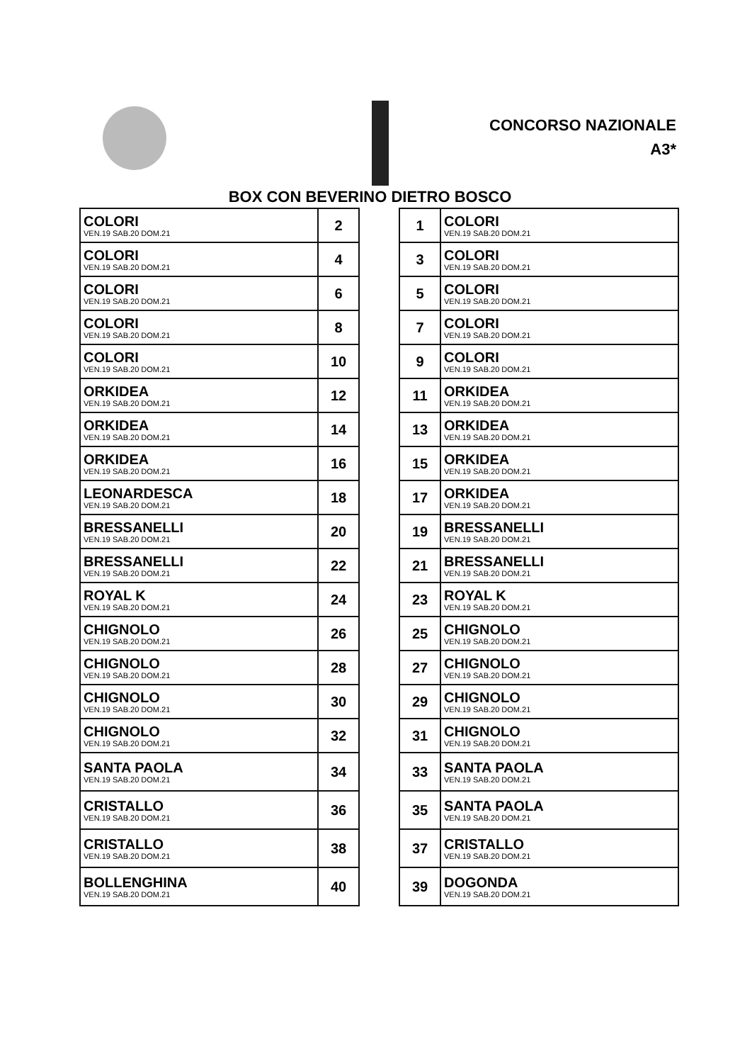CONCORSO NAZIONALE
A3*
BOX CON BEVERINO DIETRO BOSCO
| COLORI VEN.19 SAB.20 DOM.21 | 2 |
| COLORI VEN.19 SAB.20 DOM.21 | 4 |
| COLORI VEN.19 SAB.20 DOM.21 | 6 |
| COLORI VEN.19 SAB.20 DOM.21 | 8 |
| COLORI VEN.19 SAB.20 DOM.21 | 10 |
| ORKIDEA VEN.19 SAB.20 DOM.21 | 12 |
| ORKIDEA VEN.19 SAB.20 DOM.21 | 14 |
| ORKIDEA VEN.19 SAB.20 DOM.21 | 16 |
| LEONARDESCA VEN.19 SAB.20 DOM.21 | 18 |
| BRESSANELLI VEN.19 SAB.20 DOM.21 | 20 |
| BRESSANELLI VEN.19 SAB.20 DOM.21 | 22 |
| ROYAL K VEN.19 SAB.20 DOM.21 | 24 |
| CHIGNOLO VEN.19 SAB.20 DOM.21 | 26 |
| CHIGNOLO VEN.19 SAB.20 DOM.21 | 28 |
| CHIGNOLO VEN.19 SAB.20 DOM.21 | 30 |
| CHIGNOLO VEN.19 SAB.20 DOM.21 | 32 |
| SANTA PAOLA VEN.19 SAB.20 DOM.21 | 34 |
| CRISTALLO VEN.19 SAB.20 DOM.21 | 36 |
| CRISTALLO VEN.19 SAB.20 DOM.21 | 38 |
| BOLLENGHINA VEN.19 SAB.20 DOM.21 | 40 |
| 1 | COLORI VEN.19 SAB.20 DOM.21 |
| 3 | COLORI VEN.19 SAB.20 DOM.21 |
| 5 | COLORI VEN.19 SAB.20 DOM.21 |
| 7 | COLORI VEN.19 SAB.20 DOM.21 |
| 9 | COLORI VEN.19 SAB.20 DOM.21 |
| 11 | ORKIDEA VEN.19 SAB.20 DOM.21 |
| 13 | ORKIDEA VEN.19 SAB.20 DOM.21 |
| 15 | ORKIDEA VEN.19 SAB.20 DOM.21 |
| 17 | ORKIDEA VEN.19 SAB.20 DOM.21 |
| 19 | BRESSANELLI VEN.19 SAB.20 DOM.21 |
| 21 | BRESSANELLI VEN.19 SAB.20 DOM.21 |
| 23 | ROYAL K VEN.19 SAB.20 DOM.21 |
| 25 | CHIGNOLO VEN.19 SAB.20 DOM.21 |
| 27 | CHIGNOLO VEN.19 SAB.20 DOM.21 |
| 29 | CHIGNOLO VEN.19 SAB.20 DOM.21 |
| 31 | CHIGNOLO VEN.19 SAB.20 DOM.21 |
| 33 | SANTA PAOLA VEN.19 SAB.20 DOM.21 |
| 35 | SANTA PAOLA VEN.19 SAB.20 DOM.21 |
| 37 | CRISTALLO VEN.19 SAB.20 DOM.21 |
| 39 | DOGONDA VEN.19 SAB.20 DOM.21 |